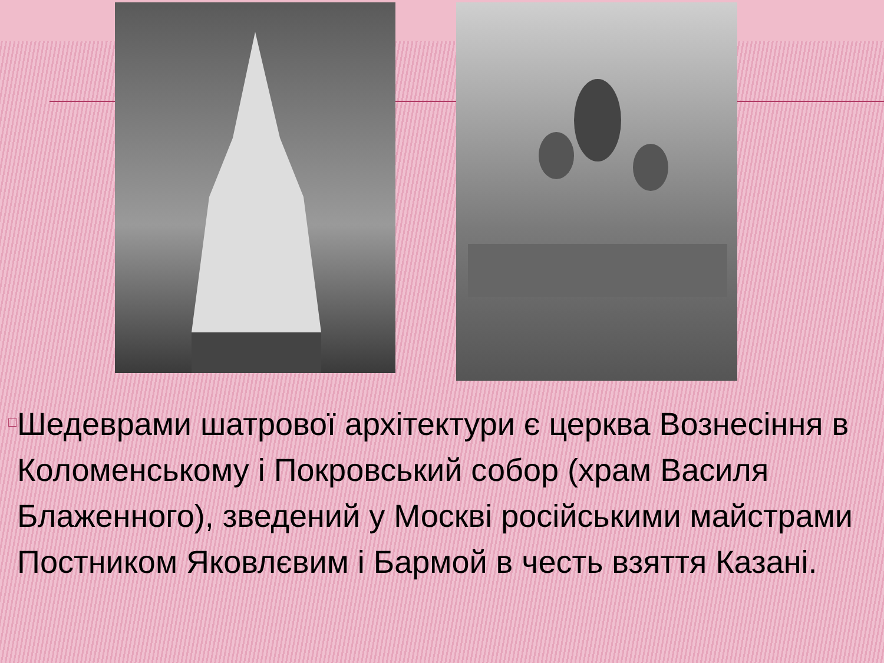□
Шедеврами шатрової архітектури є церква Вознесіння в Коломенському і Покровський собор (храм Василя Блаженного), зведений у Москві російськими майстрами Постником Яковлєвим і Бармой в честь взяття Казані.